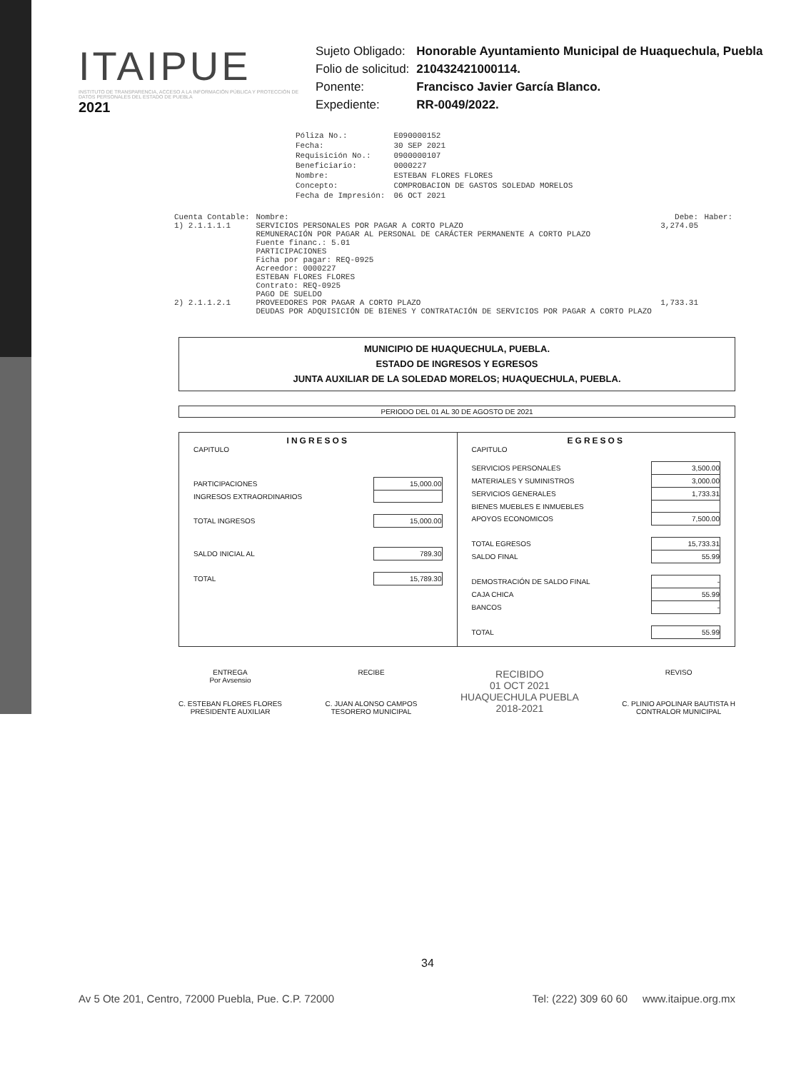ITAIPUE
INSTITUTO DE TRANSPARENCIA, ACCESO A LA INFORMACIÓN PÚBLICA Y PROTECCIÓN DE DATOS PERSONALES DEL ESTADO DE PUEBLA
2021
| Sujeto Obligado: | Honorable Ayuntamiento Municipal de Huaquechula, Puebla |
| Folio de solicitud: | 210432421000114. |
| Ponente: | Francisco Javier García Blanco. |
| Expediente: | RR-0049/2022. |
| Póliza No.: | E090000152 |
| Fecha: | 30 SEP 2021 |
| Requisición No.: | 0900000107 |
| Beneficiario: | 0000227 |
| Nombre: | ESTEBAN FLORES FLORES |
| Concepto: | COMPROBACION DE GASTOS SOLEDAD MORELOS |
| Fecha de Impresión: | 06 OCT 2021 |
| Cuenta Contable: | Nombre: | Debe: | Haber: |
| --- | --- | --- | --- |
| 1) 2.1.1.1.1 | SERVICIOS PERSONALES POR PAGAR A CORTO PLAZO REMUNERACIÓN POR PAGAR AL PERSONAL DE CARÁCTER PERMANENTE A CORTO PLAZO Fuente financ.: 5.01 PARTICIPACIONES Ficha por pagar: REQ-0925 Acreedor: 0000227 ESTEBAN FLORES FLORES Contrato: REQ-0925 PAGO DE SUELDO | 3,274.05 | |
| 2) 2.1.1.2.1 | PROVEEDORES POR PAGAR A CORTO PLAZO DEUDAS POR ADQUISICIÓN DE BIENES Y CONTRATACIÓN DE SERVICIOS POR PAGAR A CORTO PLAZO | 1,733.31 | |
MUNICIPIO DE HUAQUECHULA, PUEBLA.
ESTADO DE INGRESOS Y EGRESOS
JUNTA AUXILIAR DE LA SOLEDAD MORELOS; HUAQUECHULA, PUEBLA.
PERIODO DEL 01 AL 30 DE AGOSTO DE 2021
INGRESOS
CAPITULO
| PARTICIPACIONES | 15,000.00 |
| INGRESOS EXTRAORDINARIOS | |
| TOTAL INGRESOS | 15,000.00 |
| SALDO INICIAL AL | 789.30 |
| TOTAL | 15,789.30 |
EGRESOS
CAPITULO
| SERVICIOS PERSONALES | 3,500.00 |
| MATERIALES Y SUMINISTROS | 3,000.00 |
| SERVICIOS GENERALES | 1,733.31 |
| BIENES MUEBLES E INMUEBLES | |
| APOYOS ECONOMICOS | 7,500.00 |
| TOTAL EGRESOS | 15,733.31 |
| SALDO FINAL | 55.99 |
| DEMOSTRACIÓN DE SALDO FINAL | - |
| CAJA CHICA | 55.99 |
| BANCOS | - |
| TOTAL | 55.99 |
ENTREGA
Por Avsensio
C. ESTEBAN FLORES FLORES
PRESIDENTE AUXILIAR
RECIBE
C. JUAN ALONSO CAMPOS
TESORERO MUNICIPAL
RECIBIDO
01 OCT 2021
HUAQUECHULA PUEBLA
2018-2021
REVISO
C. PLINIO APOLINAR BAUTISTA H
CONTRALOR MUNICIPAL
34
Av 5 Ote 201, Centro, 72000 Puebla, Pue. C.P. 72000 Tel: (222) 309 60 60 www.itaipue.org.mx